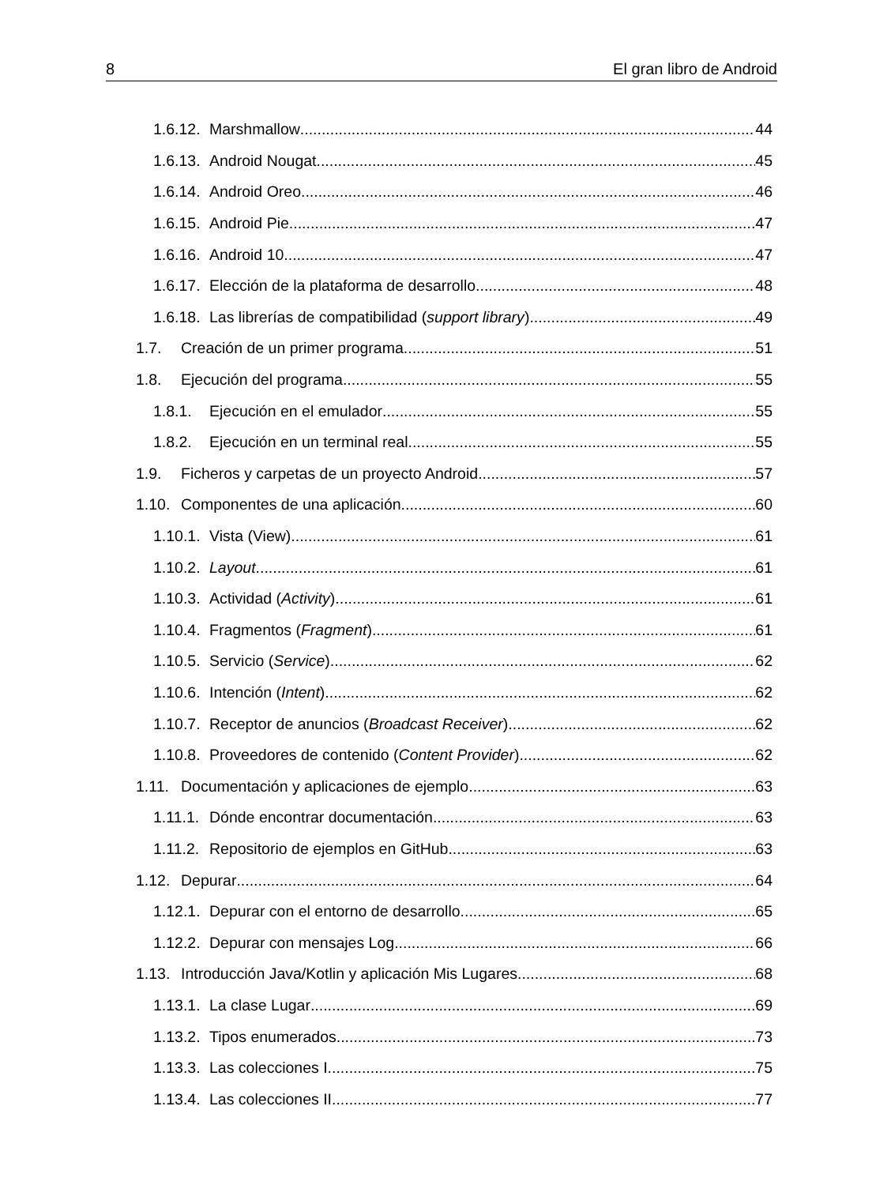8 El gran libro de Android
1.6.12. Marshmallow 44
1.6.13. Android Nougat 45
1.6.14. Android Oreo 46
1.6.15. Android Pie 47
1.6.16. Android 10 47
1.6.17. Elección de la plataforma de desarrollo 48
1.6.18. Las librerías de compatibilidad (support library) 49
1.7. Creación de un primer programa 51
1.8. Ejecución del programa 55
1.8.1. Ejecución en el emulador 55
1.8.2. Ejecución en un terminal real 55
1.9. Ficheros y carpetas de un proyecto Android 57
1.10. Componentes de una aplicación 60
1.10.1. Vista (View) 61
1.10.2. Layout 61
1.10.3. Actividad (Activity) 61
1.10.4. Fragmentos (Fragment) 61
1.10.5. Servicio (Service) 62
1.10.6. Intención (Intent) 62
1.10.7. Receptor de anuncios (Broadcast Receiver) 62
1.10.8. Proveedores de contenido (Content Provider) 62
1.11. Documentación y aplicaciones de ejemplo 63
1.11.1. Dónde encontrar documentación 63
1.11.2. Repositorio de ejemplos en GitHub 63
1.12. Depurar 64
1.12.1. Depurar con el entorno de desarrollo 65
1.12.2. Depurar con mensajes Log 66
1.13. Introducción Java/Kotlin y aplicación Mis Lugares 68
1.13.1. La clase Lugar 69
1.13.2. Tipos enumerados 73
1.13.3. Las colecciones I 75
1.13.4. Las colecciones II 77